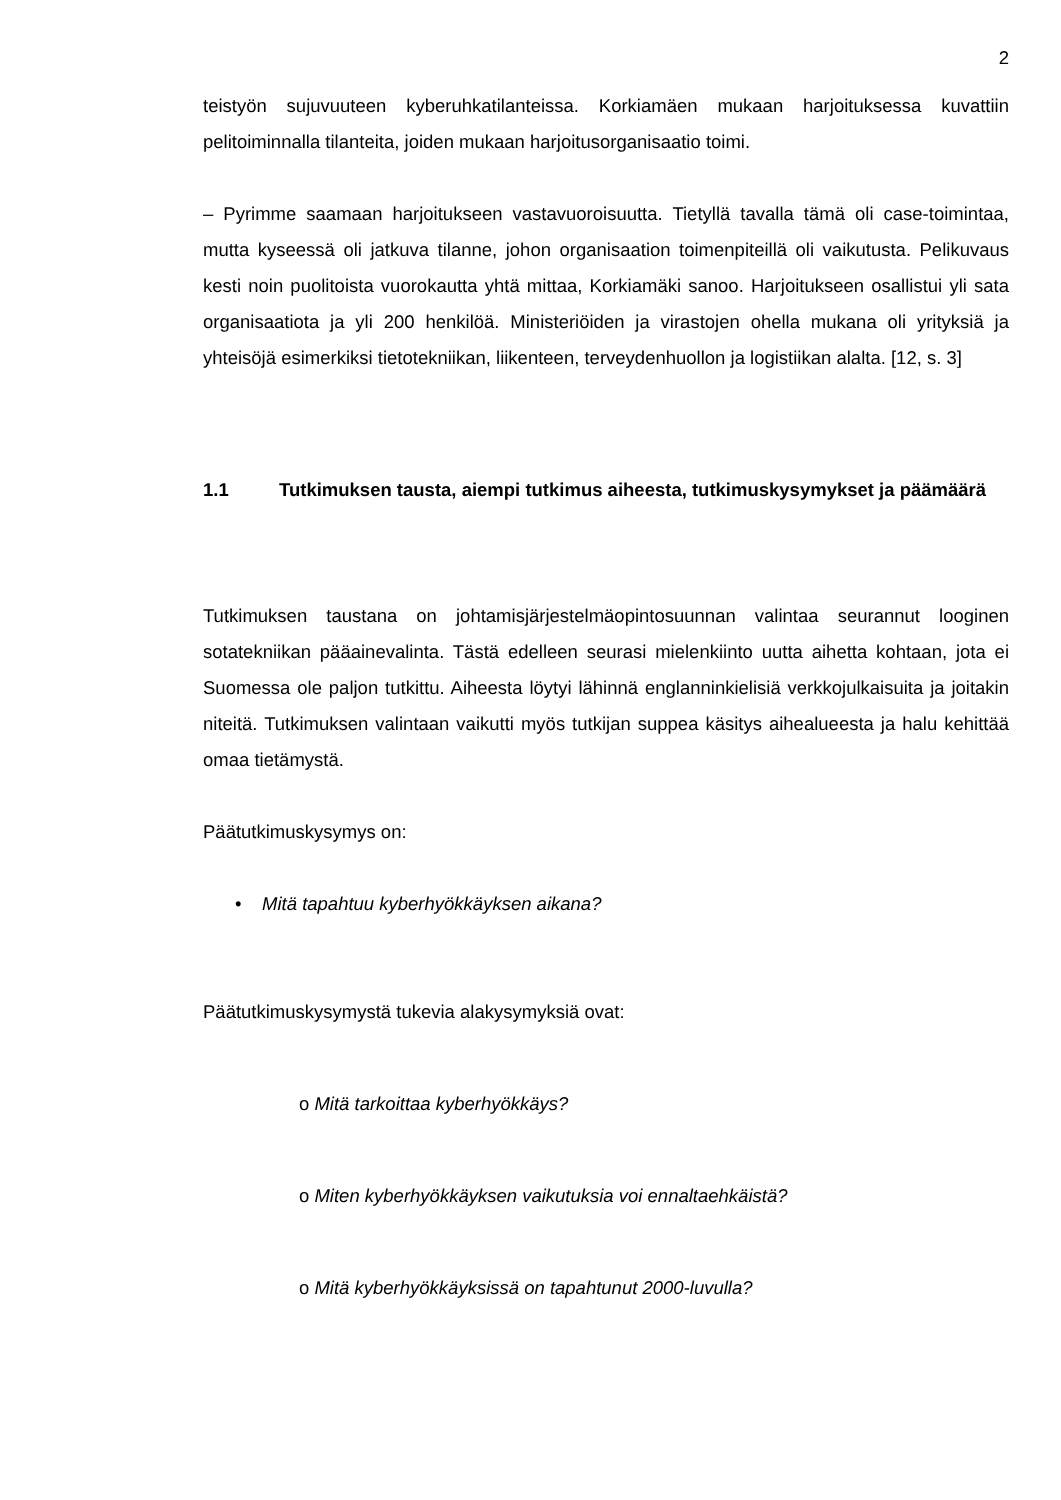2
teistyön sujuvuuteen kyberuhkatilanteissa. Korkiamäen mukaan harjoituksessa kuvattiin pelitoiminnalla tilanteita, joiden mukaan harjoitusorganisaatio toimi.
– Pyrimme saamaan harjoitukseen vastavuoroisuutta. Tietyllä tavalla tämä oli case-toimintaa, mutta kyseessä oli jatkuva tilanne, johon organisaation toimenpiteillä oli vaikutusta. Pelikuvaus kesti noin puolitoista vuorokautta yhtä mittaa, Korkiamäki sanoo. Harjoitukseen osallistui yli sata organisaatiota ja yli 200 henkilöä. Ministeriöiden ja virastojen ohella mukana oli yrityksiä ja yhteisöjä esimerkiksi tietotekniikan, liikenteen, terveydenhuollon ja logistiikan alalta. [12, s. 3]
1.1 Tutkimuksen tausta, aiempi tutkimus aiheesta, tutkimuskysymykset ja päämäärä
Tutkimuksen taustana on johtamisjärjestelmäopintosuunnan valintaa seurannut looginen sotatekniikan pääainevalinta. Tästä edelleen seurasi mielenkiinto uutta aihetta kohtaan, jota ei Suomessa ole paljon tutkittu. Aiheesta löytyi lähinnä englanninkielisiä verkkojulkaisuita ja joitakin niteitä. Tutkimuksen valintaan vaikutti myös tutkijan suppea käsitys aihealueesta ja halu kehittää omaa tietämystä.
Päätutkimuskysymys on:
• Mitä tapahtuu kyberhyökkäyksen aikana?
Päätutkimuskysymystä tukevia alakysymyksiä ovat:
o Mitä tarkoittaa kyberhyökkäys?
o Miten kyberhyökkäyksen vaikutuksia voi ennaltaehkäistä?
o Mitä kyberhyökkäyksissä on tapahtunut 2000-luvulla?